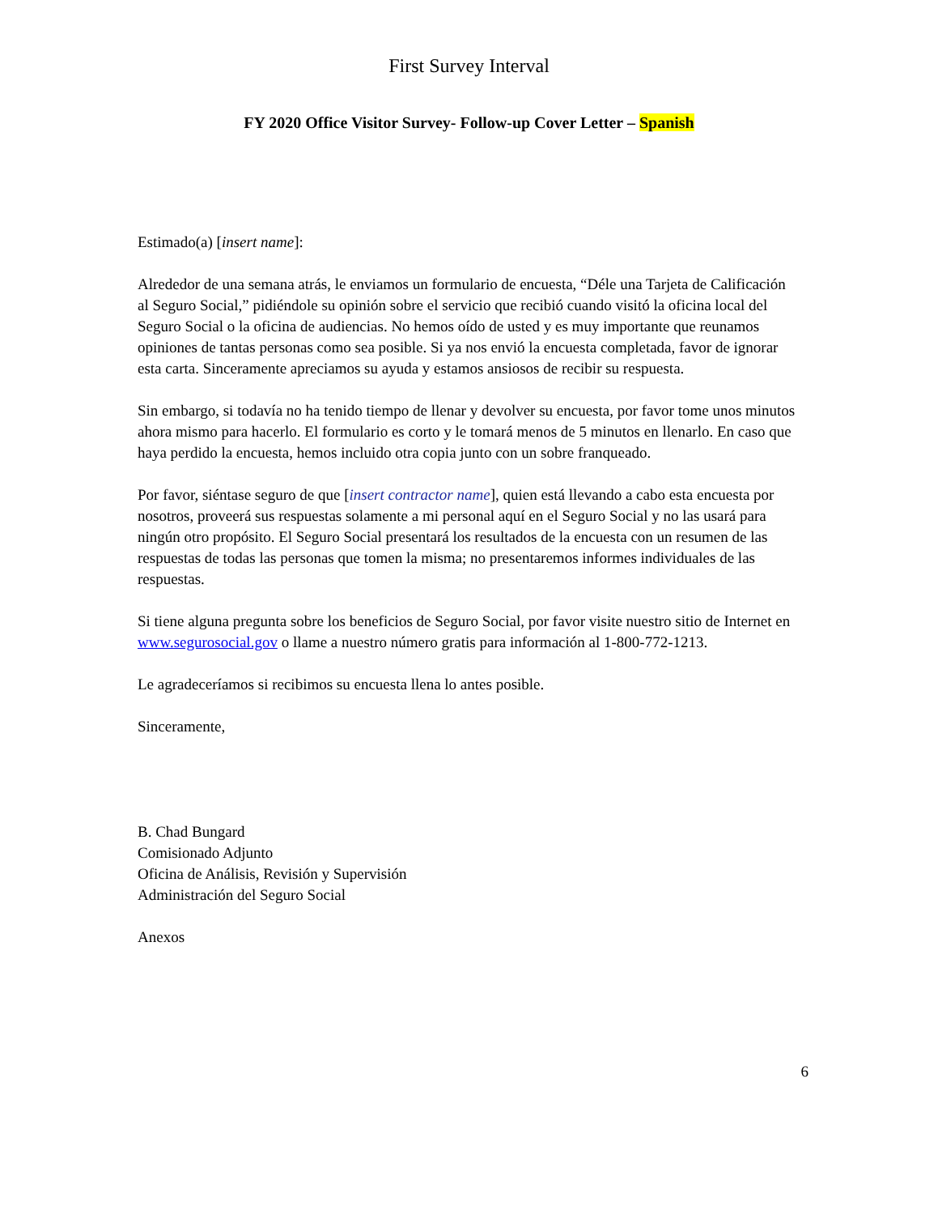First Survey Interval
FY 2020 Office Visitor Survey- Follow-up Cover Letter – Spanish
Estimado(a) [insert name]:
Alrededor de una semana atrás, le enviamos un formulario de encuesta, “Déle una Tarjeta de Calificación al Seguro Social,” pidiéndole su opinión sobre el servicio que recibió cuando visitó la oficina local del Seguro Social o la oficina de audiencias. No hemos oído de usted y es muy importante que reunamos opiniones de tantas personas como sea posible. Si ya nos envió la encuesta completada, favor de ignorar esta carta. Sinceramente apreciamos su ayuda y estamos ansiosos de recibir su respuesta.
Sin embargo, si todavía no ha tenido tiempo de llenar y devolver su encuesta, por favor tome unos minutos ahora mismo para hacerlo. El formulario es corto y le tomará menos de 5 minutos en llenarlo. En caso que haya perdido la encuesta, hemos incluido otra copia junto con un sobre franqueado.
Por favor, siéntase seguro de que [insert contractor name], quien está llevando a cabo esta encuesta por nosotros, proveerá sus respuestas solamente a mi personal aquí en el Seguro Social y no las usará para ningún otro propósito. El Seguro Social presentará los resultados de la encuesta con un resumen de las respuestas de todas las personas que tomen la misma; no presentaremos informes individuales de las respuestas.
Si tiene alguna pregunta sobre los beneficios de Seguro Social, por favor visite nuestro sitio de Internet en www.segurosocial.gov o llame a nuestro número gratis para información al 1-800-772-1213.
Le agradeceríamos si recibimos su encuesta llena lo antes posible.
Sinceramente,
B. Chad Bungard
Comisionado Adjunto
Oficina de Análisis, Revisión y Supervisión
Administración del Seguro Social
Anexos
6